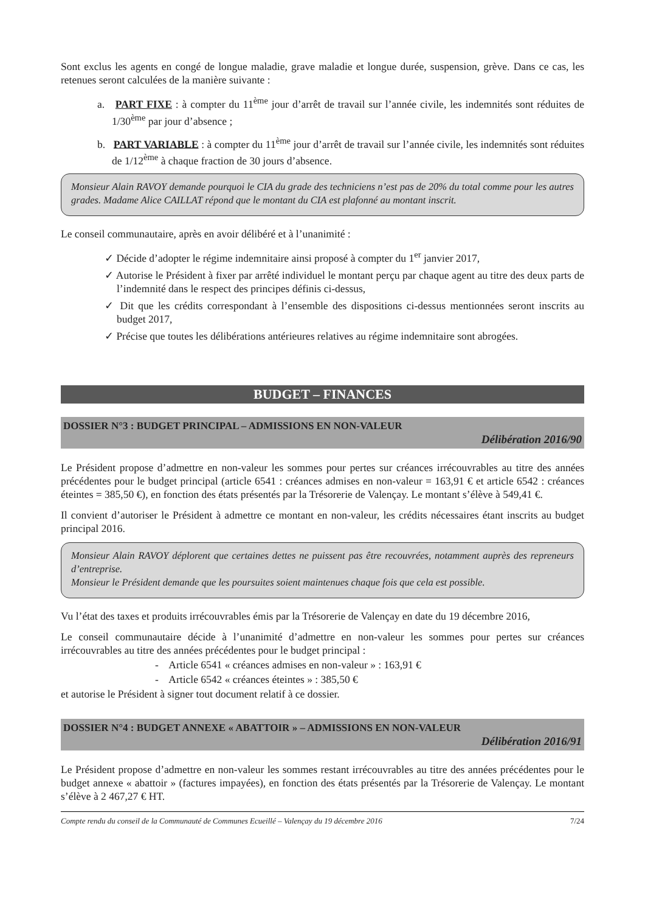Sont exclus les agents en congé de longue maladie, grave maladie et longue durée, suspension, grève. Dans ce cas, les retenues seront calculées de la manière suivante :
a. PART FIXE : à compter du 11<sup>ème</sup> jour d’arrêt de travail sur l’année civile, les indemnités sont réduites de 1/30<sup>ème</sup> par jour d’absence ;
b. PART VARIABLE : à compter du 11<sup>ème</sup> jour d’arrêt de travail sur l’année civile, les indemnités sont réduites de 1/12<sup>ème</sup> à chaque fraction de 30 jours d’absence.
Monsieur Alain RAVOY demande pourquoi le CIA du grade des techniciens n’est pas de 20% du total comme pour les autres grades. Madame Alice CAILLAT répond que le montant du CIA est plafonné au montant inscrit.
Le conseil communautaire, après en avoir délibéré et à l’unanimité :
✓ Décide d’adopter le régime indemnitaire ainsi proposé à compter du 1<sup>er</sup> janvier 2017,
✓ Autorise le Président à fixer par arrêté individuel le montant perçu par chaque agent au titre des deux parts de l’indemnité dans le respect des principes définis ci-dessus,
✓ Dit que les crédits correspondant à l’ensemble des dispositions ci-dessus mentionnées seront inscrits au budget 2017,
✓ Précise que toutes les délibérations antérieures relatives au régime indemnitaire sont abrogées.
BUDGET – FINANCES
DOSSIER N°3 : BUDGET PRINCIPAL – ADMISSIONS EN NON-VALEUR
Délibération 2016/90
Le Président propose d’admettre en non-valeur les sommes pour pertes sur créances irrécouvrables au titre des années précédentes pour le budget principal (article 6541 : créances admises en non-valeur = 163,91 € et article 6542 : créances éteintes = 385,50 €), en fonction des états présentés par la Trésorerie de Valençay. Le montant s’élève à 549,41 €.
Il convient d’autoriser le Président à admettre ce montant en non-valeur, les crédits nécessaires étant inscrits au budget principal 2016.
Monsieur Alain RAVOY déplorent que certaines dettes ne puissent pas être recouvrées, notamment auprès des repreneurs d’entreprise.
Monsieur le Président demande que les poursuites soient maintenues chaque fois que cela est possible.
Vu l’état des taxes et produits irrécouvrables émis par la Trésorerie de Valençay en date du 19 décembre 2016,
Le conseil communautaire décide à l’unanimité d’admettre en non-valeur les sommes pour pertes sur créances irrécouvrables au titre des années précédentes pour le budget principal :
- Article 6541 « créances admises en non-valeur » : 163,91 €
- Article 6542 « créances éteintes » : 385,50 €
et autorise le Président à signer tout document relatif à ce dossier.
DOSSIER N°4 : BUDGET ANNEXE « ABATTOIR » – ADMISSIONS EN NON-VALEUR
Délibération 2016/91
Le Président propose d’admettre en non-valeur les sommes restant irrécouvrables au titre des années précédentes pour le budget annexe « abattoir » (factures impayées), en fonction des états présentés par la Trésorerie de Valençay. Le montant s’élève à 2 467,27 € HT.
Compte rendu du conseil de la Communauté de Communes Ecueillé – Valençay du 19 décembre 2016 7/24